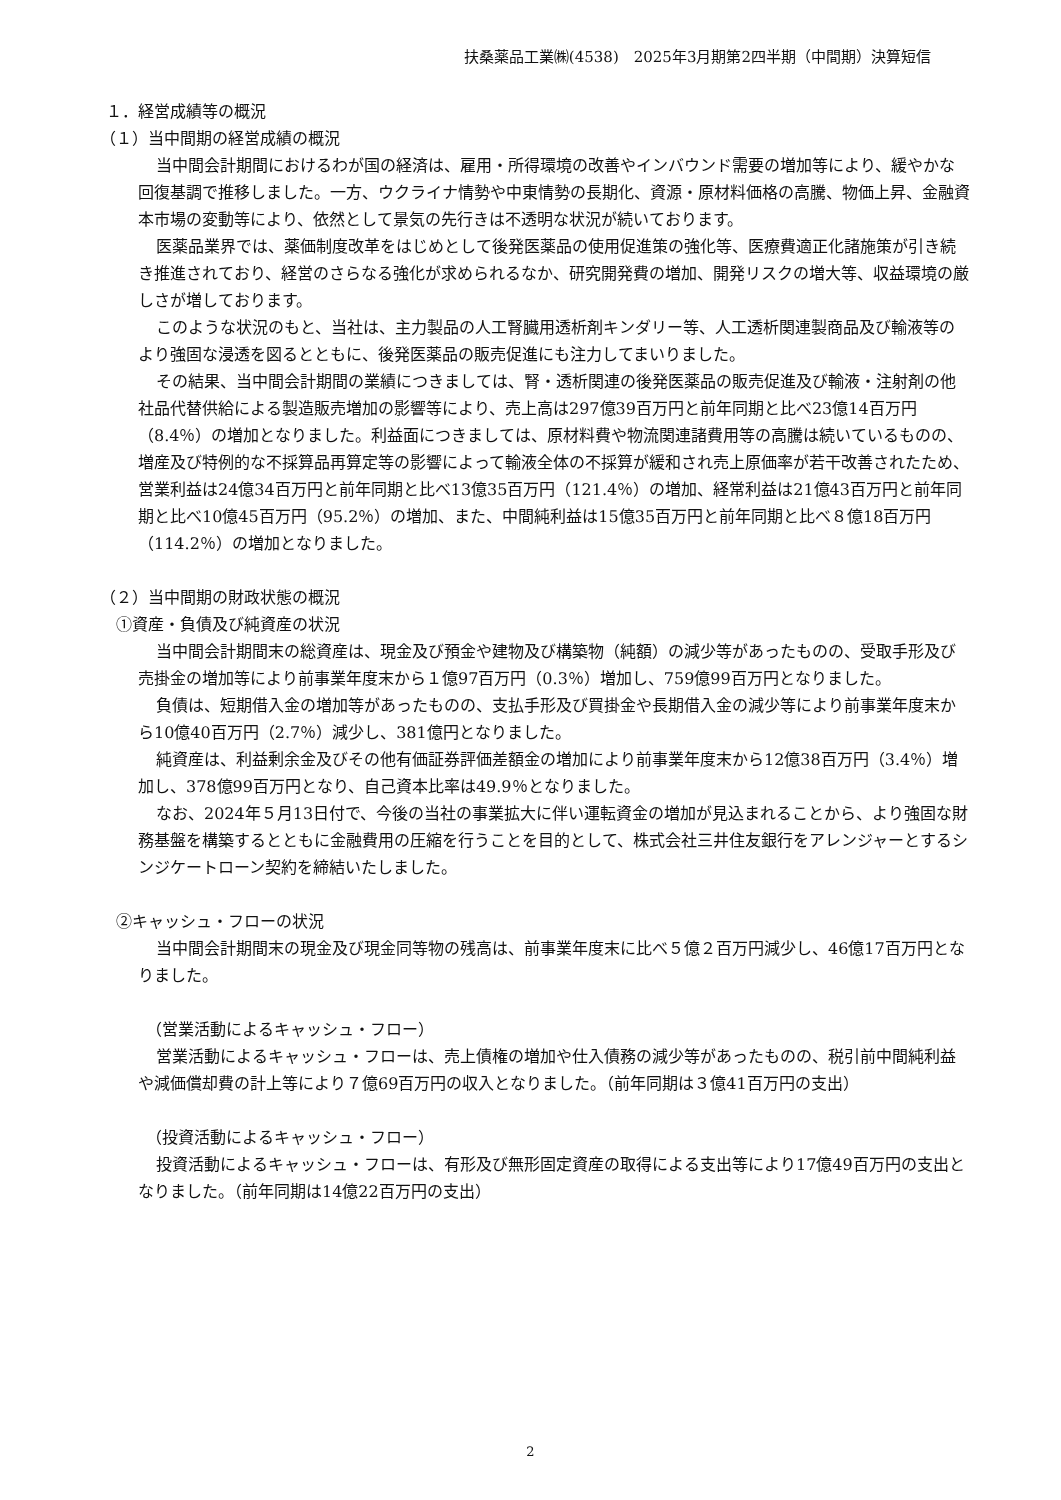扶桑薬品工業㈱(4538)　2025年3月期第2四半期（中間期）決算短信
１．経営成績等の概況
（１）当中間期の経営成績の概況
当中間会計期間におけるわが国の経済は、雇用・所得環境の改善やインバウンド需要の増加等により、緩やかな回復基調で推移しました。一方、ウクライナ情勢や中東情勢の長期化、資源・原材料価格の高騰、物価上昇、金融資本市場の変動等により、依然として景気の先行きは不透明な状況が続いております。
医薬品業界では、薬価制度改革をはじめとして後発医薬品の使用促進策の強化等、医療費適正化諸施策が引き続き推進されており、経営のさらなる強化が求められるなか、研究開発費の増加、開発リスクの増大等、収益環境の厳しさが増しております。
このような状況のもと、当社は、主力製品の人工腎臓用透析剤キンダリー等、人工透析関連製商品及び輸液等のより強固な浸透を図るとともに、後発医薬品の販売促進にも注力してまいりました。
その結果、当中間会計期間の業績につきましては、腎・透析関連の後発医薬品の販売促進及び輸液・注射剤の他社品代替供給による製造販売増加の影響等により、売上高は297億39百万円と前年同期と比べ23億14百万円（8.4％）の増加となりました。利益面につきましては、原材料費や物流関連諸費用等の高騰は続いているものの、増産及び特例的な不採算品再算定等の影響によって輸液全体の不採算が緩和され売上原価率が若干改善されたため、営業利益は24億34百万円と前年同期と比べ13億35百万円（121.4％）の増加、経常利益は21億43百万円と前年同期と比べ10億45百万円（95.2％）の増加、また、中間純利益は15億35百万円と前年同期と比べ８億18百万円（114.2％）の増加となりました。
（２）当中間期の財政状態の概況
①資産・負債及び純資産の状況
当中間会計期間末の総資産は、現金及び預金や建物及び構築物（純額）の減少等があったものの、受取手形及び売掛金の増加等により前事業年度末から１億97百万円（0.3％）増加し、759億99百万円となりました。
負債は、短期借入金の増加等があったものの、支払手形及び買掛金や長期借入金の減少等により前事業年度末から10億40百万円（2.7％）減少し、381億円となりました。
純資産は、利益剰余金及びその他有価証券評価差額金の増加により前事業年度末から12億38百万円（3.4％）増加し、378億99百万円となり、自己資本比率は49.9％となりました。
なお、2024年５月13日付で、今後の当社の事業拡大に伴い運転資金の増加が見込まれることから、より強固な財務基盤を構築するとともに金融費用の圧縮を行うことを目的として、株式会社三井住友銀行をアレンジャーとするシンジケートローン契約を締結いたしました。
②キャッシュ・フローの状況
当中間会計期間末の現金及び現金同等物の残高は、前事業年度末に比べ５億２百万円減少し、46億17百万円となりました。
（営業活動によるキャッシュ・フロー）
営業活動によるキャッシュ・フローは、売上債権の増加や仕入債務の減少等があったものの、税引前中間純利益や減価償却費の計上等により７億69百万円の収入となりました。（前年同期は３億41百万円の支出）
（投資活動によるキャッシュ・フロー）
投資活動によるキャッシュ・フローは、有形及び無形固定資産の取得による支出等により17億49百万円の支出となりました。（前年同期は14億22百万円の支出）
2